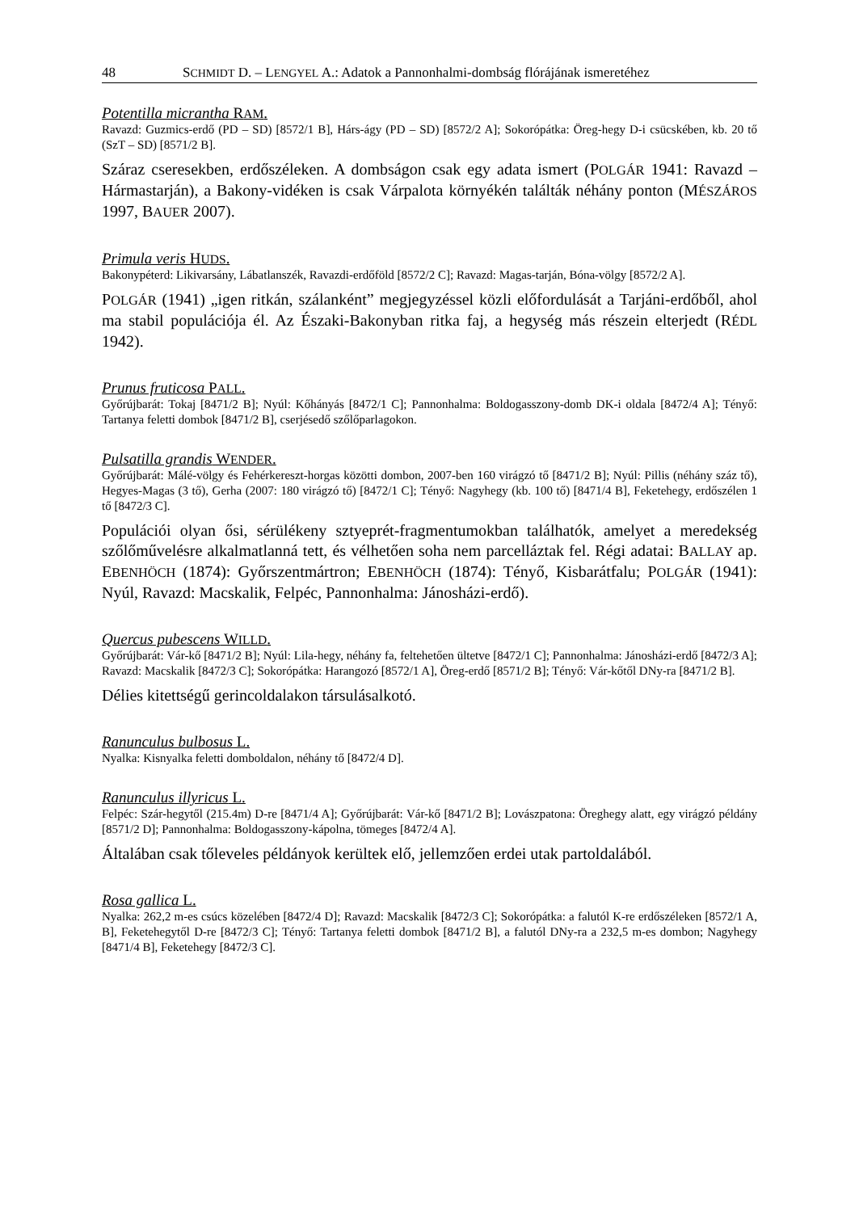48 SCHMIDT D. – LENGYEL A.: Adatok a Pannonhalmi-dombság flórájának ismeretéhez
Potentilla micrantha RAM.
Ravazd: Guzmics-erdő (PD – SD) [8572/1 B], Hárs-ágy (PD – SD) [8572/2 A]; Sokorópátka: Öreg-hegy D-i csücskében, kb. 20 tő (SzT – SD) [8571/2 B].
Száraz cseresekben, erdőszéleken. A dombságon csak egy adata ismert (POLGÁR 1941: Ravazd – Hármastarján), a Bakony-vidéken is csak Várpalota környékén találták néhány ponton (MÉSZÁROS 1997, BAUER 2007).
Primula veris HUDS.
Bakonypéterd: Likivarsány, Lábatlanszék, Ravazdi-erdőföld [8572/2 C]; Ravazd: Magas-tarján, Bóna-völgy [8572/2 A].
POLGÁR (1941) „igen ritkán, szálanként” megjegyzéssel közli előfordulását a Tarjáni-erdőből, ahol ma stabil populációja él. Az Északi-Bakonyban ritka faj, a hegység más részein elterjedt (RÉDL 1942).
Prunus fruticosa PALL.
Győrújbarát: Tokaj [8471/2 B]; Nyúl: Kőhányás [8472/1 C]; Pannonhalma: Boldogasszony-domb DK-i oldala [8472/4 A]; Tényő: Tartanya feletti dombok [8471/2 B], cserjésedő szőlőparlagokon.
Pulsatilla grandis WENDER.
Győrújbarát: Málé-völgy és Fehérkereszt-horgas közötti dombon, 2007-ben 160 virágzó tő [8471/2 B]; Nyúl: Pillis (néhány száz tő), Hegyes-Magas (3 tő), Gerha (2007: 180 virágzó tő) [8472/1 C]; Tényő: Nagyhegy (kb. 100 tő) [8471/4 B], Feketehegy, erdőszélen 1 tő [8472/3 C].
Populációi olyan ősi, sérülékeny sztyeprét-fragmentumokban találhatók, amelyet a meredekség szőlőművelésre alkalmatlanná tett, és vélhetően soha nem parcelláztak fel. Régi adatai: BALLAY ap. EBENHÖCH (1874): Győrszentmártron; EBENHÖCH (1874): Tényő, Kisbarátfalu; POLGÁR (1941): Nyúl, Ravazd: Macskalik, Felpéc, Pannonhalma: Jánosházi-erdő).
Quercus pubescens WILLD.
Győrújbarát: Vár-kő [8471/2 B]; Nyúl: Lila-hegy, néhány fa, feltehetően ültetve [8472/1 C]; Pannonhalma: Jánosházi-erdő [8472/3 A]; Ravazd: Macskalik [8472/3 C]; Sokorópátka: Harangozó [8572/1 A], Öreg-erdő [8571/2 B]; Tényő: Vár-kőtől DNy-ra [8471/2 B].
Délies kitettségű gerincoldalakon társulásalkotó.
Ranunculus bulbosus L.
Nyalka: Kisnyalka feletti domboldalon, néhány tő [8472/4 D].
Ranunculus illyricus L.
Felpéc: Szár-hegytől (215.4m) D-re [8471/4 A]; Győrújbarát: Vár-kő [8471/2 B]; Lovászpatona: Öreghegy alatt, egy virágzó példány [8571/2 D]; Pannonhalma: Boldogasszony-kápolna, tömeges [8472/4 A].
Általában csak tőleveles példányok kerültek elő, jellemzően erdei utak partoldalából.
Rosa gallica L.
Nyalka: 262,2 m-es csúcs közelében [8472/4 D]; Ravazd: Macskalik [8472/3 C]; Sokorópátka: a falutól K-re erdőszéleken [8572/1 A, B], Feketehegytől D-re [8472/3 C]; Tényő: Tartanya feletti dombok [8471/2 B], a falutól DNy-ra a 232,5 m-es dombon; Nagyhegy [8471/4 B], Feketehegy [8472/3 C].